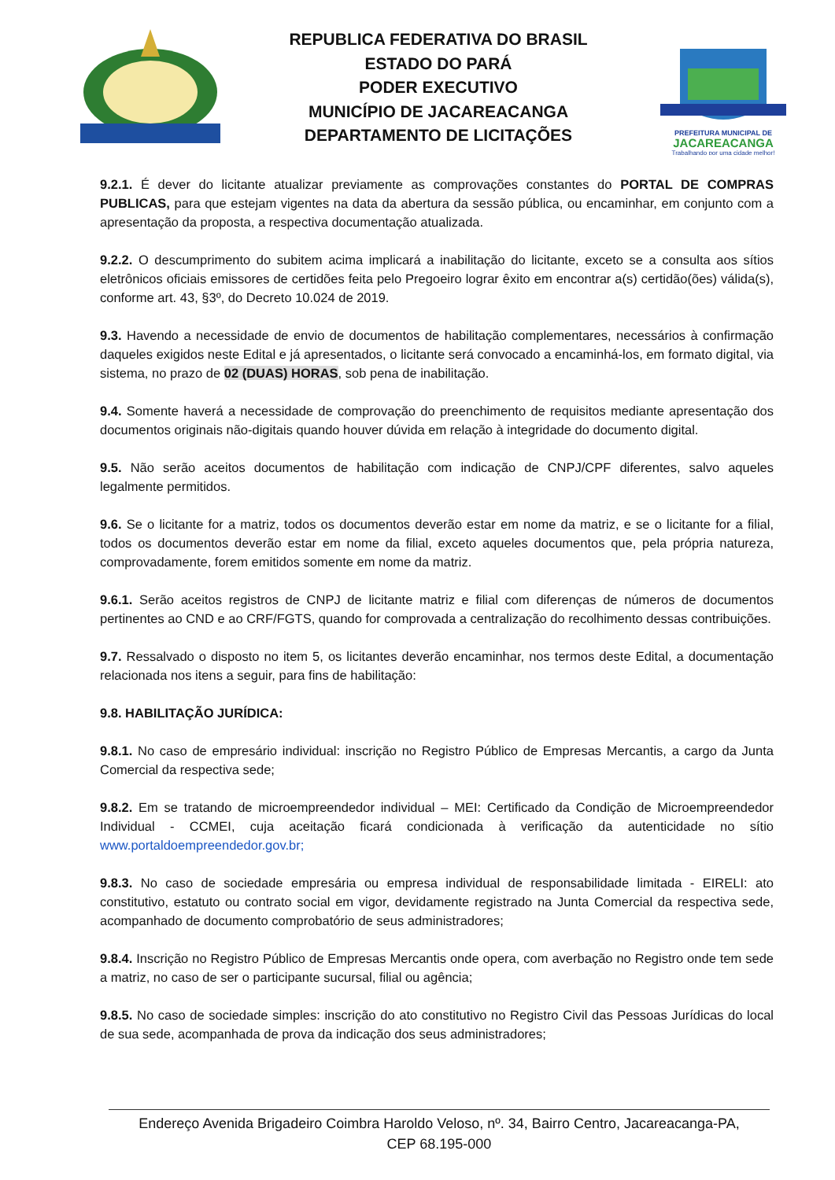REPUBLICA FEDERATIVA DO BRASIL
ESTADO DO PARÁ
PODER EXECUTIVO
MUNICÍPIO DE JACAREACANGA
DEPARTAMENTO DE LICITAÇÕES
PREFEITURA MUNICIPAL DE
JACAREACANGA
Trabalhando por uma cidade melhor!
9.2.1. É dever do licitante atualizar previamente as comprovações constantes do PORTAL DE COMPRAS PUBLICAS, para que estejam vigentes na data da abertura da sessão pública, ou encaminhar, em conjunto com a apresentação da proposta, a respectiva documentação atualizada.
9.2.2. O descumprimento do subitem acima implicará a inabilitação do licitante, exceto se a consulta aos sítios eletrônicos oficiais emissores de certidões feita pelo Pregoeiro lograr êxito em encontrar a(s) certidão(ões) válida(s), conforme art. 43, §3º, do Decreto 10.024 de 2019.
9.3. Havendo a necessidade de envio de documentos de habilitação complementares, necessários à confirmação daqueles exigidos neste Edital e já apresentados, o licitante será convocado a encaminhá-los, em formato digital, via sistema, no prazo de 02 (DUAS) HORAS, sob pena de inabilitação.
9.4. Somente haverá a necessidade de comprovação do preenchimento de requisitos mediante apresentação dos documentos originais não-digitais quando houver dúvida em relação à integridade do documento digital.
9.5. Não serão aceitos documentos de habilitação com indicação de CNPJ/CPF diferentes, salvo aqueles legalmente permitidos.
9.6. Se o licitante for a matriz, todos os documentos deverão estar em nome da matriz, e se o licitante for a filial, todos os documentos deverão estar em nome da filial, exceto aqueles documentos que, pela própria natureza, comprovadamente, forem emitidos somente em nome da matriz.
9.6.1. Serão aceitos registros de CNPJ de licitante matriz e filial com diferenças de números de documentos pertinentes ao CND e ao CRF/FGTS, quando for comprovada a centralização do recolhimento dessas contribuições.
9.7. Ressalvado o disposto no item 5, os licitantes deverão encaminhar, nos termos deste Edital, a documentação relacionada nos itens a seguir, para fins de habilitação:
9.8. HABILITAÇÃO JURÍDICA:
9.8.1. No caso de empresário individual: inscrição no Registro Público de Empresas Mercantis, a cargo da Junta Comercial da respectiva sede;
9.8.2. Em se tratando de microempreendedor individual – MEI: Certificado da Condição de Microempreendedor Individual - CCMEI, cuja aceitação ficará condicionada à verificação da autenticidade no sítio www.portaldoempreendedor.gov.br;
9.8.3. No caso de sociedade empresária ou empresa individual de responsabilidade limitada - EIRELI: ato constitutivo, estatuto ou contrato social em vigor, devidamente registrado na Junta Comercial da respectiva sede, acompanhado de documento comprobatório de seus administradores;
9.8.4. Inscrição no Registro Público de Empresas Mercantis onde opera, com averbação no Registro onde tem sede a matriz, no caso de ser o participante sucursal, filial ou agência;
9.8.5. No caso de sociedade simples: inscrição do ato constitutivo no Registro Civil das Pessoas Jurídicas do local de sua sede, acompanhada de prova da indicação dos seus administradores;
Endereço Avenida Brigadeiro Coimbra Haroldo Veloso, nº. 34, Bairro Centro, Jacareacanga-PA,
CEP 68.195-000